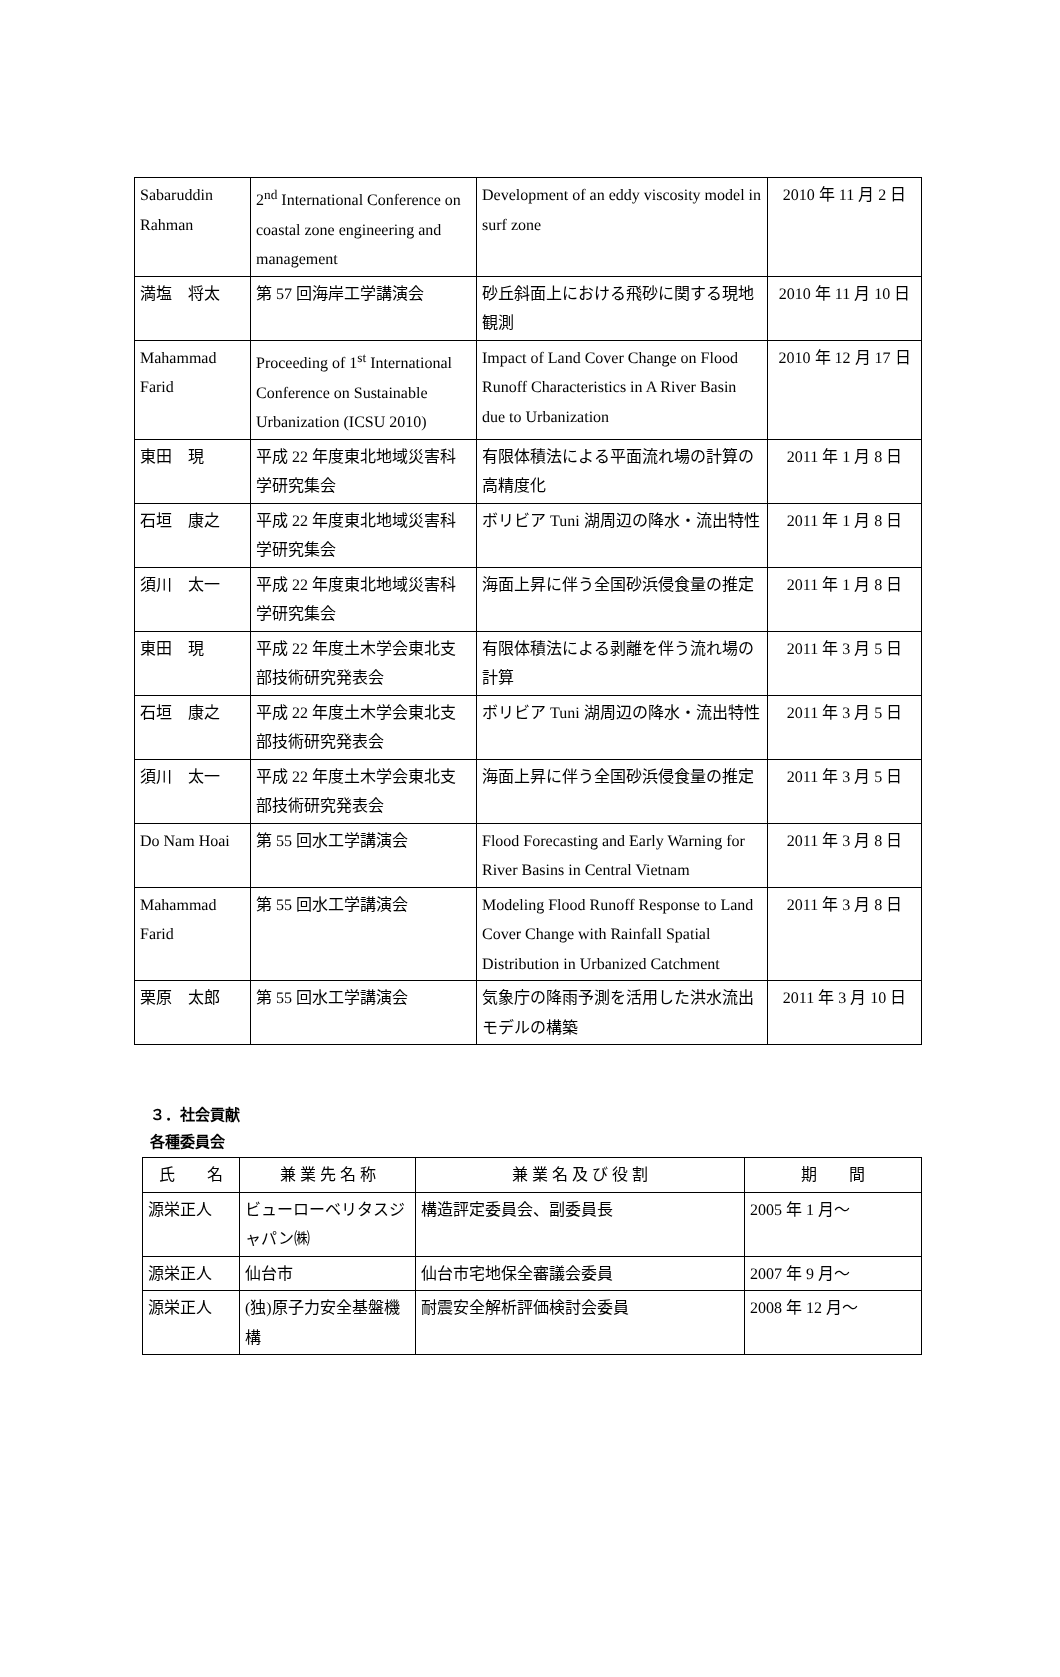| Sabaruddin Rahman | 2<sup>nd</sup> International Conference on coastal zone engineering and management | Development of an eddy viscosity model in surf zone | 2010 年 11 月 2 日 |
| 満塩 将太 | 第 57 回海岸工学講演会 | 砂丘斜面上における飛砂に関する現地観測 | 2010 年 11 月 10 日 |
| Mahammad Farid | Proceeding of 1<sup>st</sup> International Conference on Sustainable Urbanization (ICSU 2010) | Impact of Land Cover Change on Flood Runoff Characteristics in A River Basin due to Urbanization | 2010 年 12 月 17 日 |
| 東田 現 | 平成 22 年度東北地域災害科学研究集会 | 有限体積法による平面流れ場の計算の高精度化 | 2011 年 1 月 8 日 |
| 石垣 康之 | 平成 22 年度東北地域災害科学研究集会 | ボリビア Tuni 湖周辺の降水・流出特性 | 2011 年 1 月 8 日 |
| 須川 太一 | 平成 22 年度東北地域災害科学研究集会 | 海面上昇に伴う全国砂浜侵食量の推定 | 2011 年 1 月 8 日 |
| 東田 現 | 平成 22 年度土木学会東北支部技術研究発表会 | 有限体積法による剥離を伴う流れ場の計算 | 2011 年 3 月 5 日 |
| 石垣 康之 | 平成 22 年度土木学会東北支部技術研究発表会 | ボリビア Tuni 湖周辺の降水・流出特性 | 2011 年 3 月 5 日 |
| 須川 太一 | 平成 22 年度土木学会東北支部技術研究発表会 | 海面上昇に伴う全国砂浜侵食量の推定 | 2011 年 3 月 5 日 |
| Do Nam Hoai | 第 55 回水工学講演会 | Flood Forecasting and Early Warning for River Basins in Central Vietnam | 2011 年 3 月 8 日 |
| Mahammad Farid | 第 55 回水工学講演会 | Modeling Flood Runoff Response to Land Cover Change with Rainfall Spatial Distribution in Urbanized Catchment | 2011 年 3 月 8 日 |
| 栗原 太郎 | 第 55 回水工学講演会 | 気象庁の降雨予測を活用した洪水流出モデルの構築 | 2011 年 3 月 10 日 |
３．社会貢献
各種委員会
| 氏 名 | 兼 業 先 名 称 | 兼 業 名 及 び 役 割 | 期 間 |
| --- | --- | --- | --- |
| 源栄正人 | ビューローベリタスジャパン㈱ | 構造評定委員会、副委員長 | 2005 年 1 月～ |
| 源栄正人 | 仙台市 | 仙台市宅地保全審議会委員 | 2007 年 9 月～ |
| 源栄正人 | (独)原子力安全基盤機構 | 耐震安全解析評価検討会委員 | 2008 年 12 月～ |